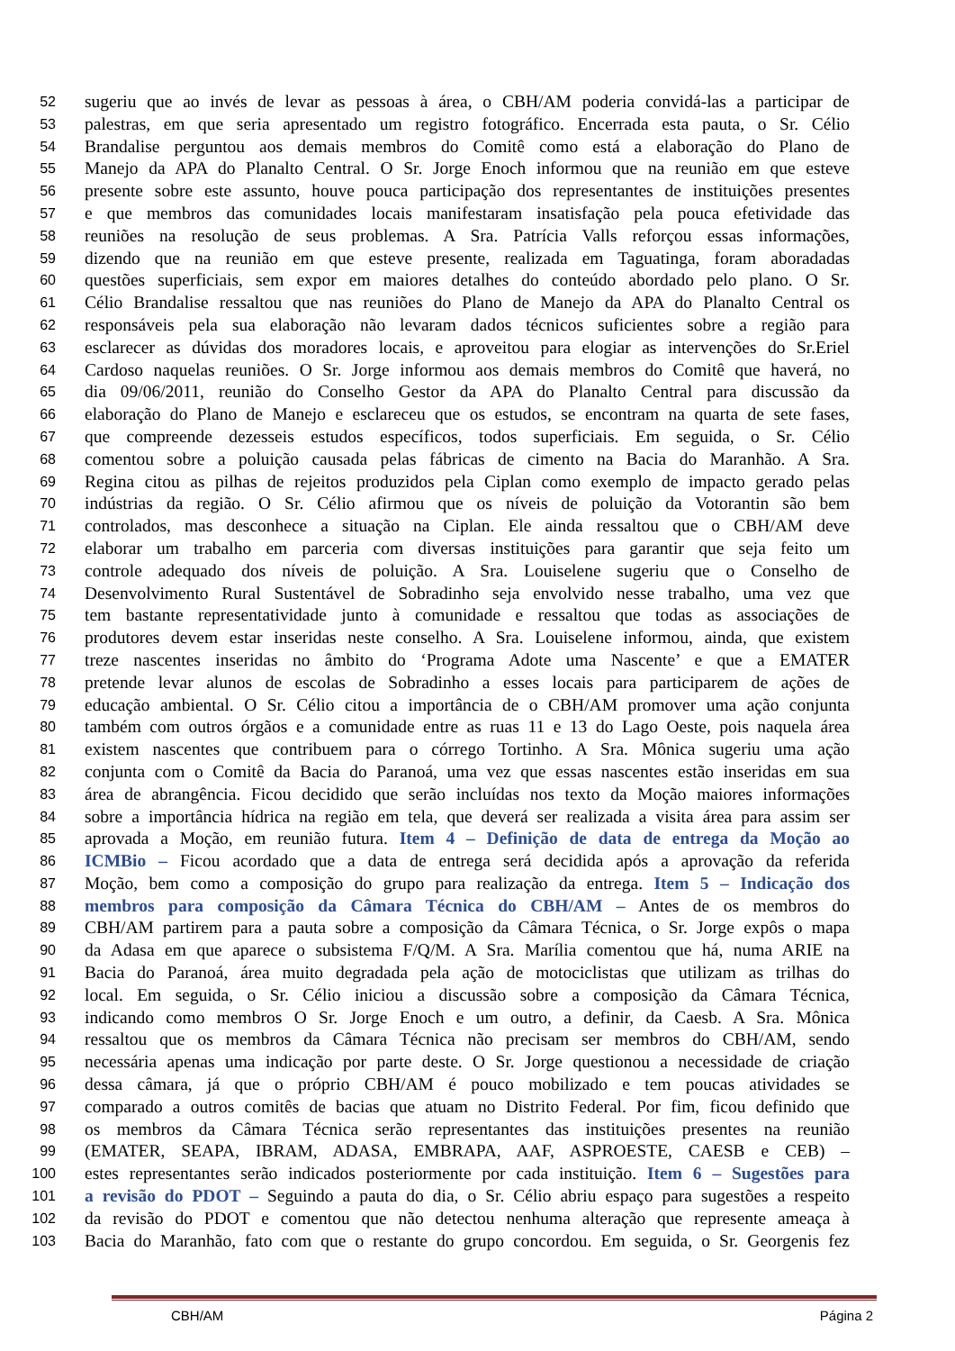52 sugeriu que ao invés de levar as pessoas à área, o CBH/AM poderia convidá-las a participar de
53 palestras, em que seria apresentado um registro fotográfico. Encerrada esta pauta, o Sr. Célio
54 Brandalise perguntou aos demais membros do Comitê como está a elaboração do Plano de
55 Manejo da APA do Planalto Central. O Sr. Jorge Enoch informou que na reunião em que esteve
56 presente sobre este assunto, houve pouca participação dos representantes de instituições presentes
57 e que membros das comunidades locais manifestaram insatisfação pela pouca efetividade das
58 reuniões na resolução de seus problemas. A Sra. Patrícia Valls reforçou essas informações,
59 dizendo que na reunião em que esteve presente, realizada em Taguatinga, foram aboradadas
60 questões superficiais, sem expor em maiores detalhes do conteúdo abordado pelo plano. O Sr.
61 Célio Brandalise ressaltou que nas reuniões do Plano de Manejo da APA do Planalto Central os
62 responsáveis pela sua elaboração não levaram dados técnicos suficientes sobre a região para
63 esclarecer as dúvidas dos moradores locais, e aproveitou para elogiar as intervenções do Sr.Eriel
64 Cardoso naquelas reuniões. O Sr. Jorge informou aos demais membros do Comitê que haverá, no
65 dia 09/06/2011, reunião do Conselho Gestor da APA do Planalto Central para discussão da
66 elaboração do Plano de Manejo e esclareceu que os estudos, se encontram na quarta de sete fases,
67 que compreende dezesseis estudos específicos, todos superficiais. Em seguida, o Sr. Célio
68 comentou sobre a poluição causada pelas fábricas de cimento na Bacia do Maranhão. A Sra.
69 Regina citou as pilhas de rejeitos produzidos pela Ciplan como exemplo de impacto gerado pelas
70 indústrias da região. O Sr. Célio afirmou que os níveis de poluição da Votorantin são bem
71 controlados, mas desconhece a situação na Ciplan. Ele ainda ressaltou que o CBH/AM deve
72 elaborar um trabalho em parceria com diversas instituições para garantir que seja feito um
73 controle adequado dos níveis de poluição. A Sra. Louiselene sugeriu que o Conselho de
74 Desenvolvimento Rural Sustentável de Sobradinho seja envolvido nesse trabalho, uma vez que
75 tem bastante representatividade junto à comunidade e ressaltou que todas as associações de
76 produtores devem estar inseridas neste conselho. A Sra. Louiselene informou, ainda, que existem
77 treze nascentes inseridas no âmbito do ‘Programa Adote uma Nascente’ e que a EMATER
78 pretende levar alunos de escolas de Sobradinho a esses locais para participarem de ações de
79 educação ambiental. O Sr. Célio citou a importância de o CBH/AM promover uma ação conjunta
80 também com outros órgãos e a comunidade entre as ruas 11 e 13 do Lago Oeste, pois naquela área
81 existem nascentes que contribuem para o córrego Tortinho. A Sra. Mônica sugeriu uma ação
82 conjunta com o Comitê da Bacia do Paranoá, uma vez que essas nascentes estão inseridas em sua
83 área de abrangência. Ficou decidido que serão incluídas nos texto da Moção maiores informações
84 sobre a importância hídrica na região em tela, que deverá ser realizada a visita área para assim ser
85 aprovada a Moção, em reunião futura. Item 4 – Definição de data de entrega da Moção ao
86 ICMBio – Ficou acordado que a data de entrega será decidida após a aprovação da referida
87 Moção, bem como a composição do grupo para realização da entrega. Item 5 – Indicação dos
88 membros para composição da Câmara Técnica do CBH/AM – Antes de os membros do
89 CBH/AM partirem para a pauta sobre a composição da Câmara Técnica, o Sr. Jorge expôs o mapa
90 da Adasa em que aparece o subsistema F/Q/M. A Sra. Marília comentou que há, numa ARIE na
91 Bacia do Paranoá, área muito degradada pela ação de motociclistas que utilizam as trilhas do
92 local. Em seguida, o Sr. Célio iniciou a discussão sobre a composição da Câmara Técnica,
93 indicando como membros O Sr. Jorge Enoch e um outro, a definir, da Caesb. A Sra. Mônica
94 ressaltou que os membros da Câmara Técnica não precisam ser membros do CBH/AM, sendo
95 necessária apenas uma indicação por parte deste. O Sr. Jorge questionou a necessidade de criação
96 dessa câmara, já que o próprio CBH/AM é pouco mobilizado e tem poucas atividades se
97 comparado a outros comitês de bacias que atuam no Distrito Federal. Por fim, ficou definido que
98 os membros da Câmara Técnica serão representantes das instituições presentes na reunião
99 (EMATER, SEAPA, IBRAM, ADASA, EMBRAPA, AAF, ASPROESTE, CAESB e CEB) –
100 estes representantes serão indicados posteriormente por cada instituição. Item 6 – Sugestões para
101 a revisão do PDOT – Seguindo a pauta do dia, o Sr. Célio abriu espaço para sugestões a respeito
102 da revisão do PDOT e comentou que não detectou nenhuma alteração que represente ameaça à
103 Bacia do Maranhão, fato com que o restante do grupo concordou. Em seguida, o Sr. Georgenis fez
CBH/AM Página 2